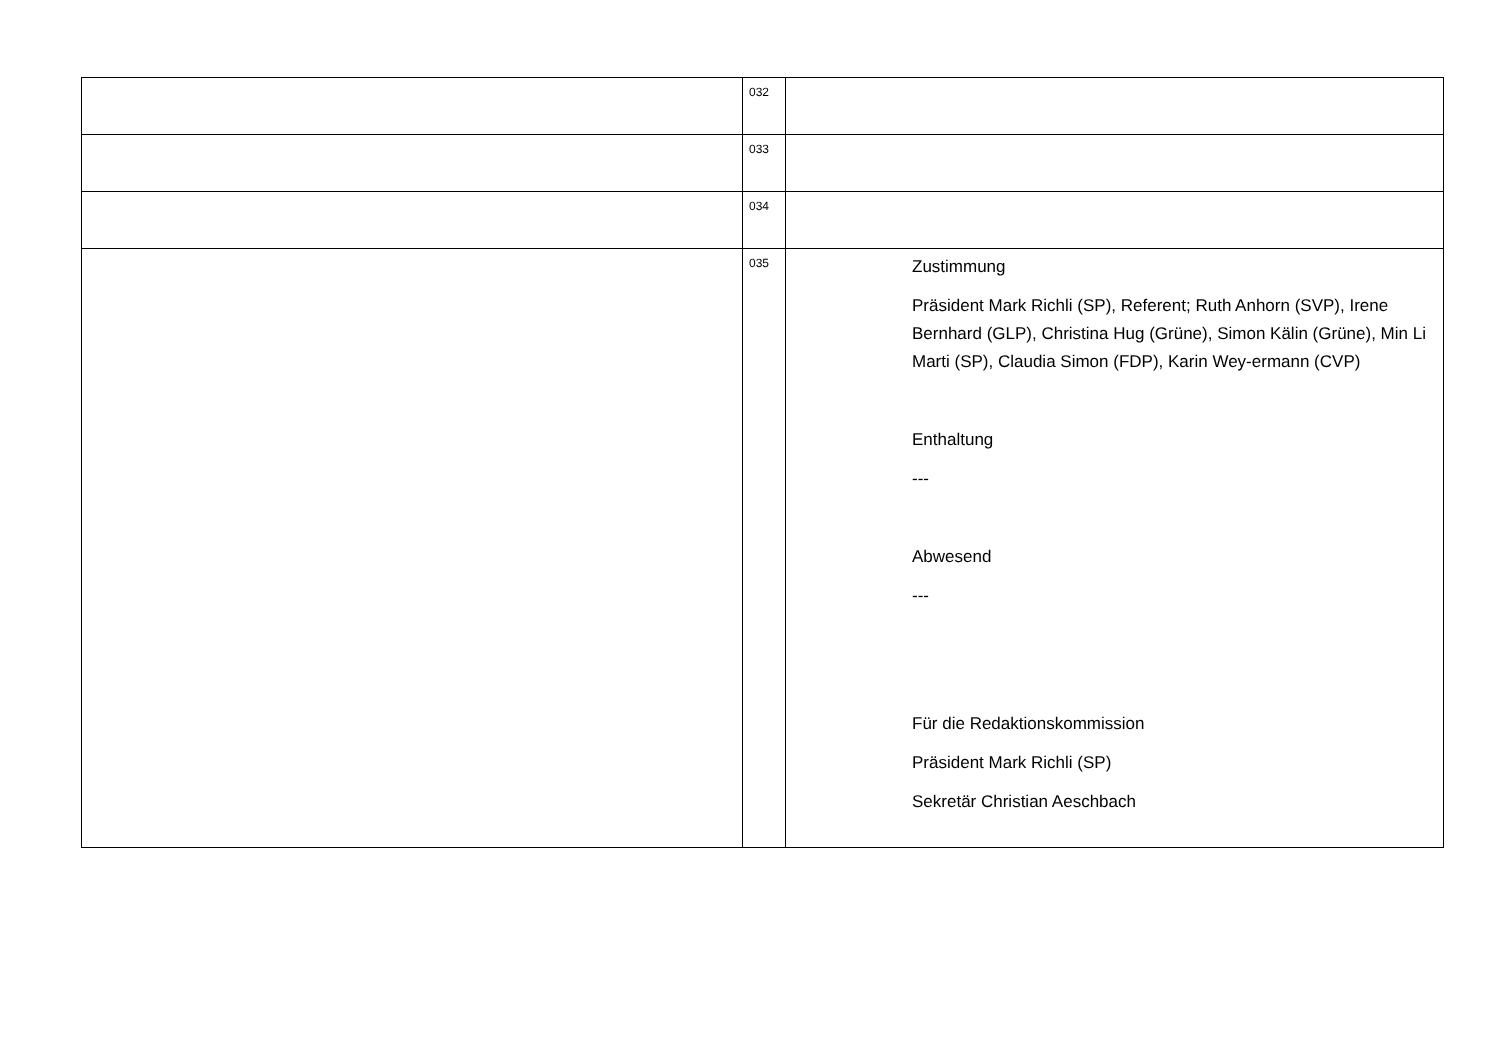| | 032 | |
| | 033 | |
| | 034 | |
| | 035 | Zustimmung Präsident Mark Richli (SP), Referent; Ruth Anhorn (SVP), Irene Bernhard (GLP), Christina Hug (Grüne), Simon Kälin (Grüne), Min Li Marti (SP), Claudia Simon (FDP), Karin Wey-ermann (CVP) Enthaltung --- Abwesend --- Für die Redaktionskommission Präsident Mark Richli (SP) Sekretär Christian Aeschbach |